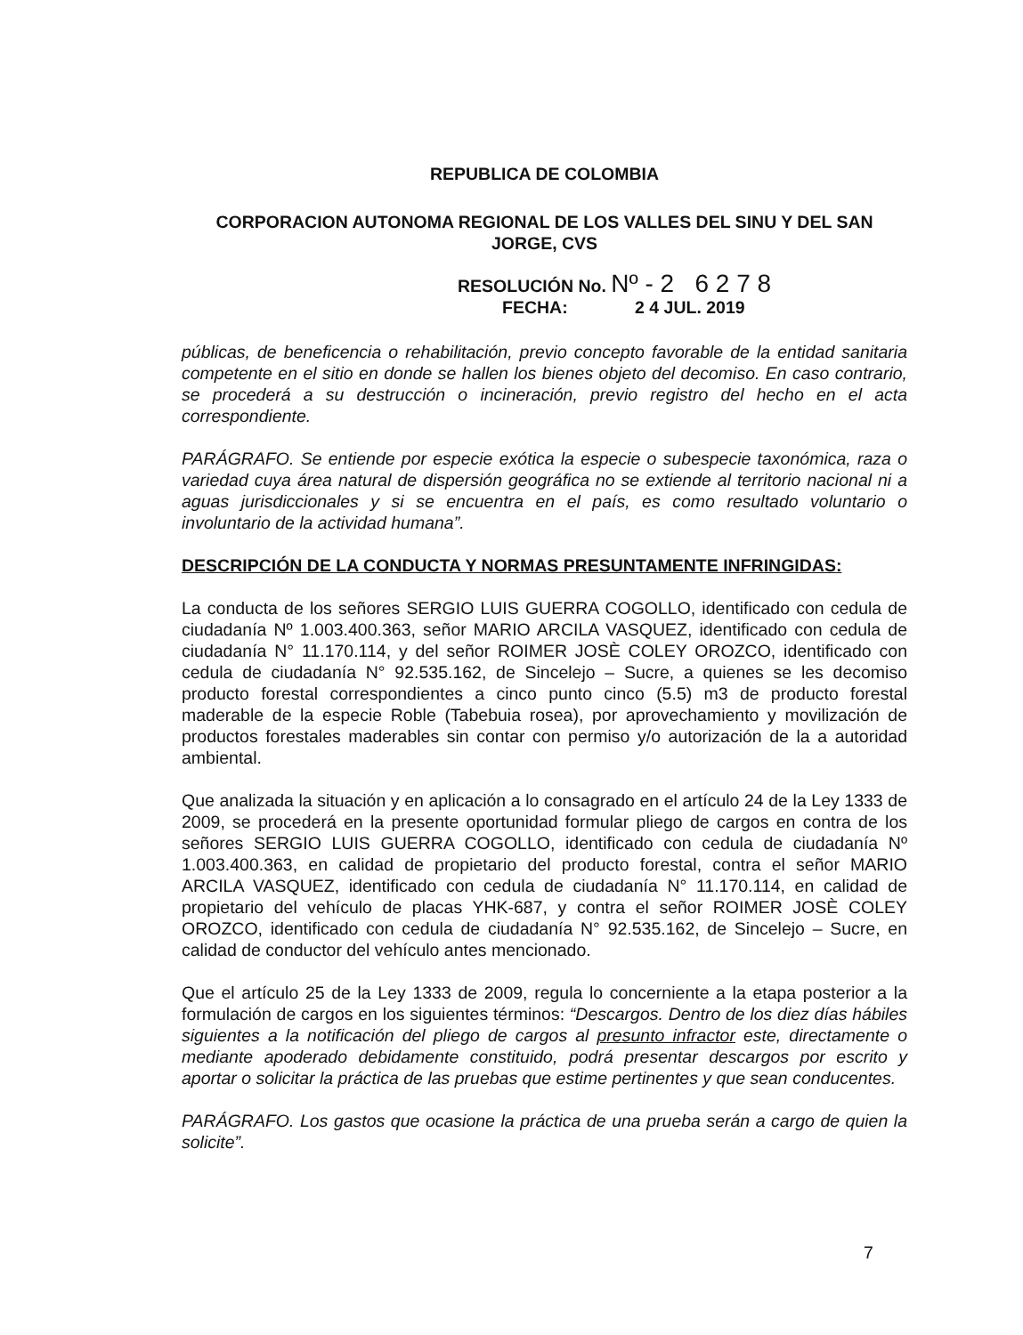REPUBLICA DE COLOMBIA
CORPORACION AUTONOMA REGIONAL DE LOS VALLES DEL SINU Y DEL SAN JORGE, CVS
RESOLUCIÓN No. Nº - 2 6 2 7 8
FECHA: 2 4 JUL. 2019
públicas, de beneficencia o rehabilitación, previo concepto favorable de la entidad sanitaria competente en el sitio en donde se hallen los bienes objeto del decomiso. En caso contrario, se procederá a su destrucción o incineración, previo registro del hecho en el acta correspondiente.
PARÁGRAFO. Se entiende por especie exótica la especie o subespecie taxonómica, raza o variedad cuya área natural de dispersión geográfica no se extiende al territorio nacional ni a aguas jurisdiccionales y si se encuentra en el país, es como resultado voluntario o involuntario de la actividad humana”.
DESCRIPCIÓN DE LA CONDUCTA Y NORMAS PRESUNTAMENTE INFRINGIDAS:
La conducta de los señores SERGIO LUIS GUERRA COGOLLO, identificado con cedula de ciudadanía Nº 1.003.400.363, señor MARIO ARCILA VASQUEZ, identificado con cedula de ciudadanía N° 11.170.114, y del señor ROIMER JOSÈ COLEY OROZCO, identificado con cedula de ciudadanía N° 92.535.162, de Sincelejo – Sucre, a quienes se les decomiso producto forestal correspondientes a cinco punto cinco (5.5) m3 de producto forestal maderable de la especie Roble (Tabebuia rosea), por aprovechamiento y movilización de productos forestales maderables sin contar con permiso y/o autorización de la a autoridad ambiental.
Que analizada la situación y en aplicación a lo consagrado en el artículo 24 de la Ley 1333 de 2009, se procederá en la presente oportunidad formular pliego de cargos en contra de los señores SERGIO LUIS GUERRA COGOLLO, identificado con cedula de ciudadanía Nº 1.003.400.363, en calidad de propietario del producto forestal, contra el señor MARIO ARCILA VASQUEZ, identificado con cedula de ciudadanía N° 11.170.114, en calidad de propietario del vehículo de placas YHK-687, y contra el señor ROIMER JOSÈ COLEY OROZCO, identificado con cedula de ciudadanía N° 92.535.162, de Sincelejo – Sucre, en calidad de conductor del vehículo antes mencionado.
Que el artículo 25 de la Ley 1333 de 2009, regula lo concerniente a la etapa posterior a la formulación de cargos en los siguientes términos: “Descargos. Dentro de los diez días hábiles siguientes a la notificación del pliego de cargos al presunto infractor este, directamente o mediante apoderado debidamente constituido, podrá presentar descargos por escrito y aportar o solicitar la práctica de las pruebas que estime pertinentes y que sean conducentes.
PARÁGRAFO. Los gastos que ocasione la práctica de una prueba serán a cargo de quien la solicite”.
7